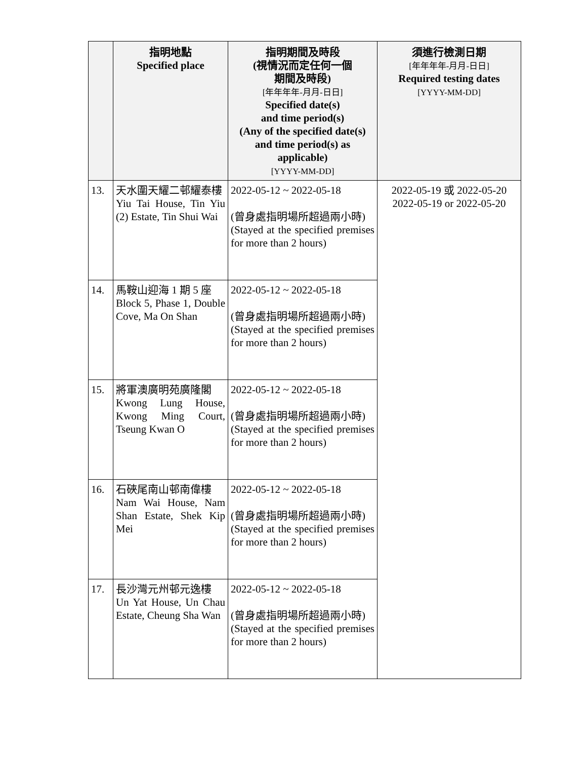| | 指明地點 Specified place | 指明期間及時段 (視情況而定任何一個 期間及時段) [年年年年-月月-日日] Specified date(s) and time period(s) (Any of the specified date(s) and time period(s) as applicable) [YYYY-MM-DD] | 須進行檢測日期 [年年年年-月月-日日] Required testing dates [YYYY-MM-DD] |
| --- | --- | --- | --- |
| 13. | 天水圍天耀二邨耀泰樓 Yiu Tai House, Tin Yiu (2) Estate, Tin Shui Wai | 2022-05-12 ~ 2022-05-18 (曾身處指明場所超過兩小時) (Stayed at the specified premises for more than 2 hours) | 2022-05-19 或 2022-05-20 2022-05-19 or 2022-05-20 |
| 14. | 馬鞍山迎海 1 期 5 座 Block 5, Phase 1, Double Cove, Ma On Shan | 2022-05-12 ~ 2022-05-18 (曾身處指明場所超過兩小時) (Stayed at the specified premises for more than 2 hours) | |
| 15. | 將軍澳廣明苑廣隆閣 Kwong Lung House, Kwong Ming Court, Tseung Kwan O | 2022-05-12 ~ 2022-05-18 (曾身處指明場所超過兩小時) (Stayed at the specified premises for more than 2 hours) | |
| 16. | 石硤尾南山邨南偉樓 Nam Wai House, Nam Shan Estate, Shek Kip Mei | 2022-05-12 ~ 2022-05-18 (曾身處指明場所超過兩小時) (Stayed at the specified premises for more than 2 hours) | |
| 17. | 長沙灣元州邨元逸樓 Un Yat House, Un Chau Estate, Cheung Sha Wan | 2022-05-12 ~ 2022-05-18 (曾身處指明場所超過兩小時) (Stayed at the specified premises for more than 2 hours) | |